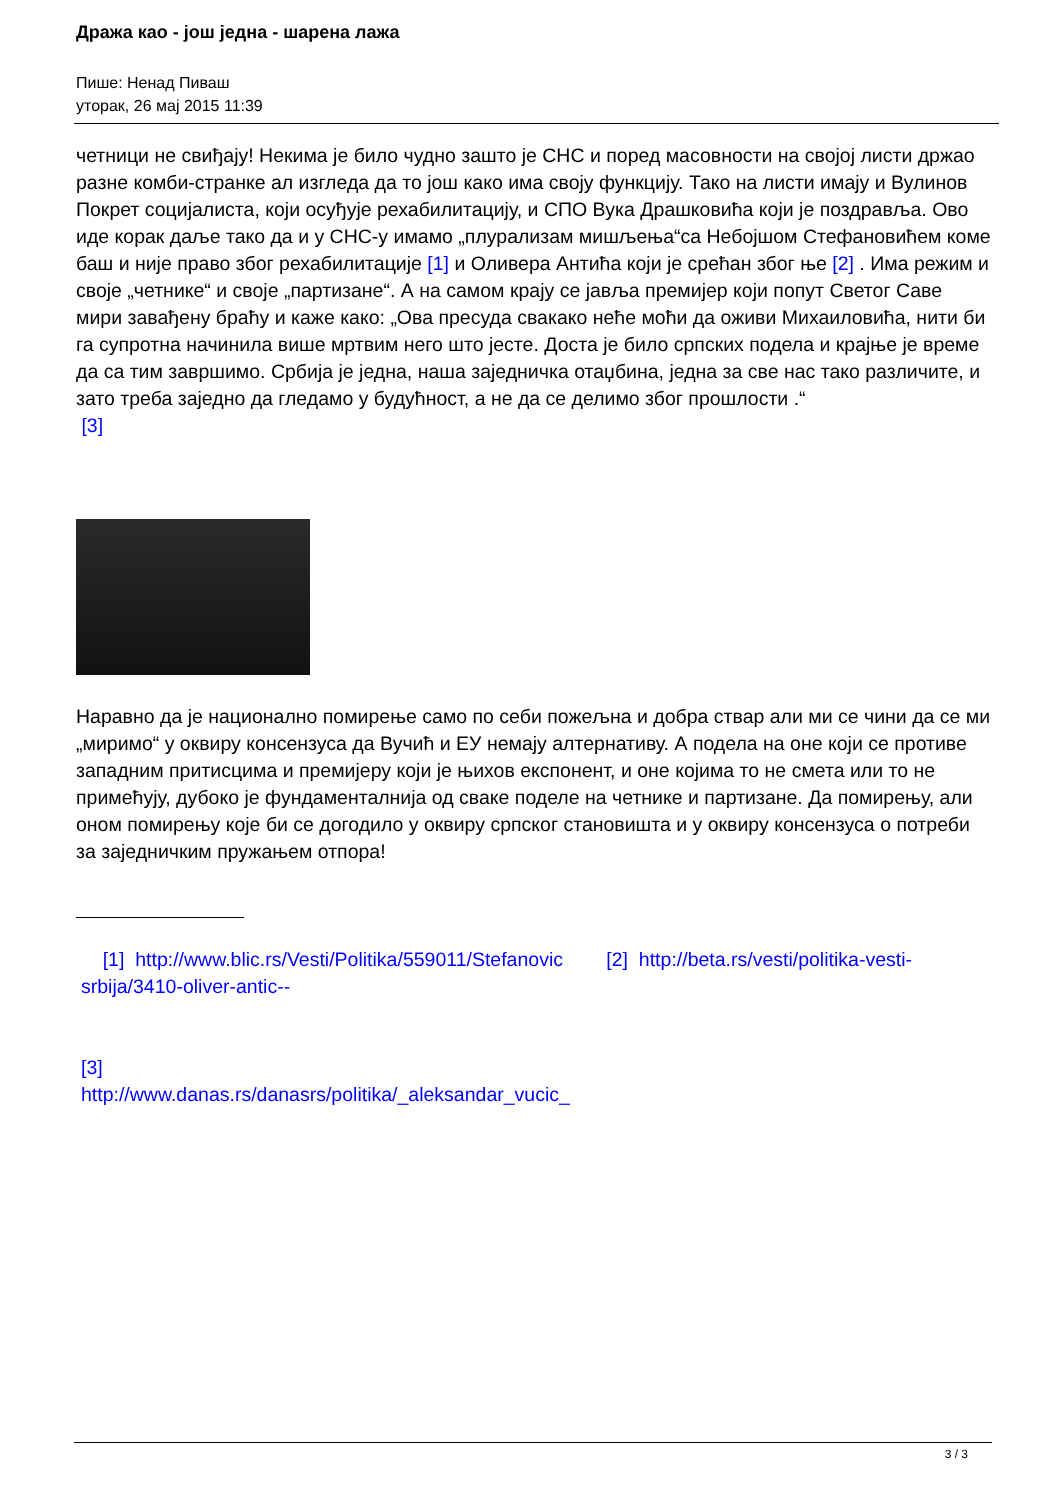Дража као - још једна - шарена лажа
Пише: Ненад Пиваш
уторак, 26 мај 2015 11:39
четници не свиђају! Некима је било чудно зашто је СНС и поред масовности на својој листи држао разне комби-странке ал изгледа да то још како има своју функцију. Тако на листи имају и Вулинов Покрет социјалиста, који осуђује рехабилитацију, и СПО Вука Драшковића који је поздравља. Ово иде корак даље тако да и у СНС-у имамо „плурализам мишљења“са Небојшом Стефановићем коме баш и није право због рехабилитације [1] и Оливера Антића који је срећан због ње [2] . Има режим и своје „четнике“ и своје „партизане“. А на самом крају се јавља премијер који попут Светог Саве мири завађену браћу и каже како: „Ова пресуда свакако неће моћи да оживи Михаиловића, нити би га супротна начинила више мртвим него што јесте. Доста је било српских подела и крајње је време да са тим завршимо. Србија је једна, наша заједничка отаџбина, једна за све нас тако различите, и зато треба заједно да гледамо у будућност, а не да се делимо због прошлости .“
[3]
Наравно да је национално помирење само по себи пожељна и добра ствар али ми се чини да се ми „миримо“ у оквиру консензуса да Вучић и ЕУ немају алтернативу. А подела на оне који се противе западним притисцима и премијеру који је њихов експонент, и оне којима то не смета или то не примећују, дубоко је фундаменталнија од сваке поделе на четнике и партизане. Да помирењу, али оном помирењу које би се догодило у оквиру српског становишта и у оквиру консензуса о потреби за заједничким пружањем отпора!
[1] http://www.blic.rs/Vesti/Politika/559011/Stefanovic [2] http://beta.rs/vesti/politika-vesti-srbija/3410-oliver-antic--
[3]
http://www.danas.rs/danasrs/politika/_aleksandar_vucic_
3 / 3